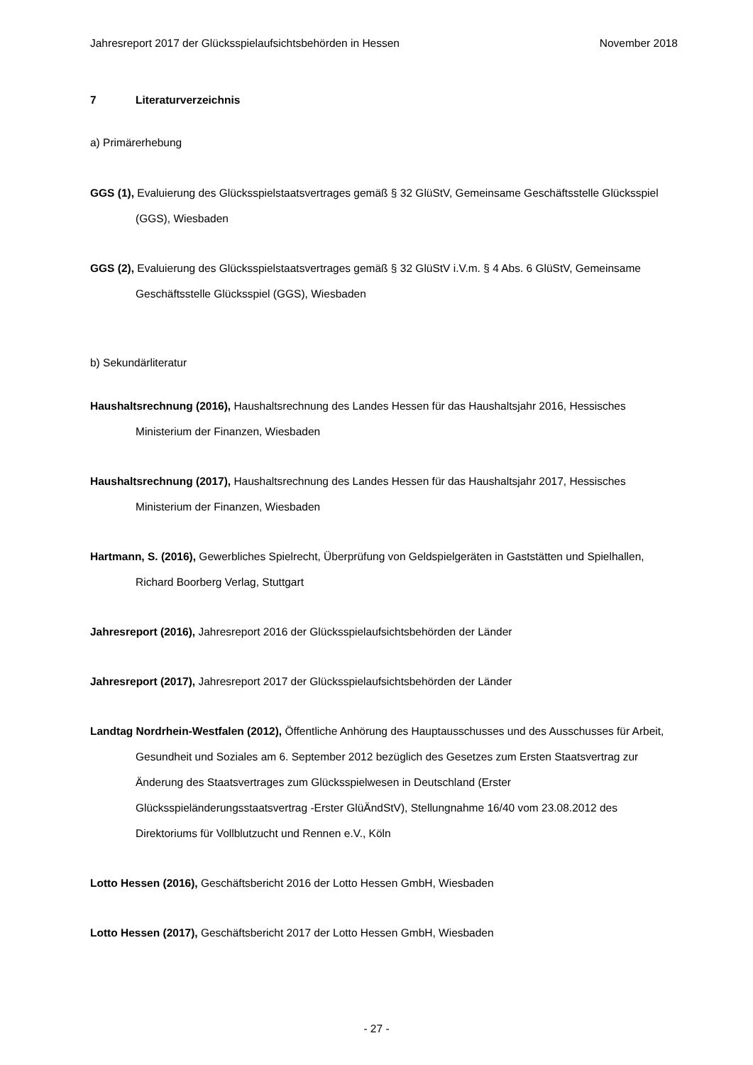Jahresreport 2017 der Glücksspielaufsichtsbehörden in Hessen November 2018
7 Literaturverzeichnis
a) Primärerhebung
GGS (1), Evaluierung des Glücksspielstaatsvertrages gemäß § 32 GlüStV, Gemeinsame Geschäftsstelle Glücksspiel (GGS), Wiesbaden
GGS (2), Evaluierung des Glücksspielstaatsvertrages gemäß § 32 GlüStV i.V.m. § 4 Abs. 6 GlüStV, Gemeinsame Geschäftsstelle Glücksspiel (GGS), Wiesbaden
b) Sekundärliteratur
Haushaltsrechnung (2016), Haushaltsrechnung des Landes Hessen für das Haushaltsjahr 2016, Hessisches Ministerium der Finanzen, Wiesbaden
Haushaltsrechnung (2017), Haushaltsrechnung des Landes Hessen für das Haushaltsjahr 2017, Hessisches Ministerium der Finanzen, Wiesbaden
Hartmann, S. (2016), Gewerbliches Spielrecht, Überprüfung von Geldspielgeräten in Gaststätten und Spielhallen, Richard Boorberg Verlag, Stuttgart
Jahresreport (2016), Jahresreport 2016 der Glücksspielaufsichtsbehörden der Länder
Jahresreport (2017), Jahresreport 2017 der Glücksspielaufsichtsbehörden der Länder
Landtag Nordrhein-Westfalen (2012), Öffentliche Anhörung des Hauptausschusses und des Ausschusses für Arbeit, Gesundheit und Soziales am 6. September 2012 bezüglich des Gesetzes zum Ersten Staatsvertrag zur Änderung des Staatsvertrages zum Glücksspielwesen in Deutschland (Erster Glücksspieländerungsstaatsvertrag -Erster GlüÄndStV), Stellungnahme 16/40 vom 23.08.2012 des Direktoriums für Vollblutzucht und Rennen e.V., Köln
Lotto Hessen (2016), Geschäftsbericht 2016 der Lotto Hessen GmbH, Wiesbaden
Lotto Hessen (2017), Geschäftsbericht 2017 der Lotto Hessen GmbH, Wiesbaden
- 27 -